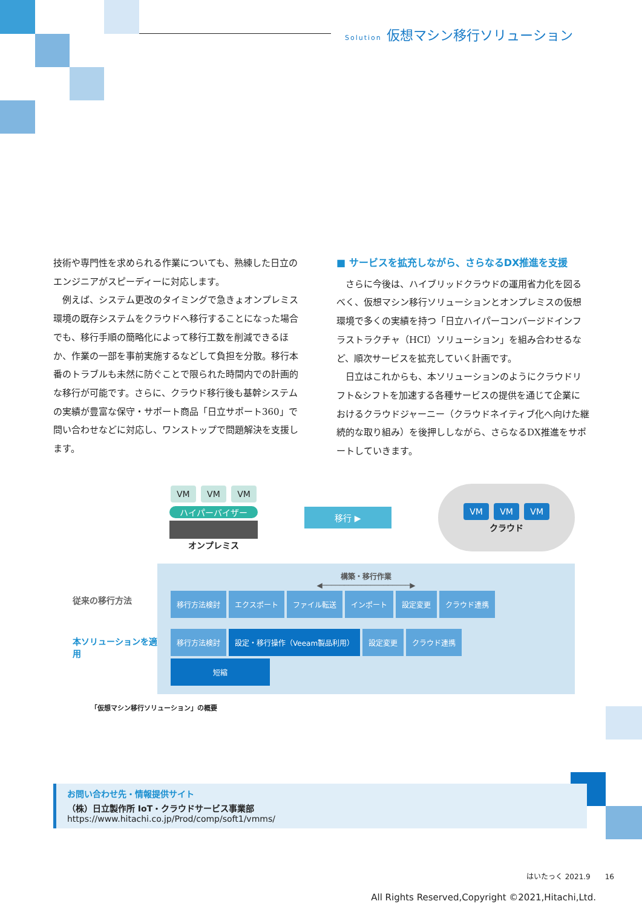Solution 仮想マシン移行ソリューション
技術や専門性を求められる作業についても、熟練した日立のエンジニアがスピーディーに対応します。
　例えば、システム更改のタイミングで急きょオンプレミス環境の既存システムをクラウドへ移行することになった場合でも、移行手順の簡略化によって移行工数を削減できるほか、作業の一部を事前実施するなどして負担を分散。移行本番のトラブルも未然に防ぐことで限られた時間内での計画的な移行が可能です。さらに、クラウド移行後も基幹システムの実績が豊富な保守・サポート商品「日立サポート360」で問い合わせなどに対応し、ワンストップで問題解決を支援します。
■ サービスを拡充しながら、さらなるDX推進を支援
　さらに今後は、ハイブリッドクラウドの運用省力化を図るべく、仮想マシン移行ソリューションとオンプレミスの仮想環境で多くの実績を持つ「日立ハイパーコンバージドインフラストラクチャ（HCI）ソリューション」を組み合わせるなど、順次サービスを拡充していく計画です。
　日立はこれからも、本ソリューションのようにクラウドリフト&シフトを加速する各種サービスの提供を通じて企業におけるクラウドジャーニー（クラウドネイティブ化へ向けた継続的な取り組み）を後押ししながら、さらなるDX推進をサポートしていきます。
VM VM VM
ハイパーバイザー
オンプレミス
移行 ▶
VM VM VM
クラウド
従来の移行方法
本ソリューションを適用
構築・移行作業
◀────────────────────▶
移行方法検討 エクスポート ファイル転送 インポート 設定変更 クラウド連携
移行方法検討 設定・移行操作（Veeam製品利用） 設定変更 クラウド連携 短縮
「仮想マシン移行ソリューション」の概要
お問い合わせ先・情報提供サイト
（株）日立製作所 IoT・クラウドサービス事業部
https://www.hitachi.co.jp/Prod/comp/soft1/vmms/
はいたっく 2021.9　　16
All Rights Reserved,Copyright ©2021,Hitachi,Ltd.